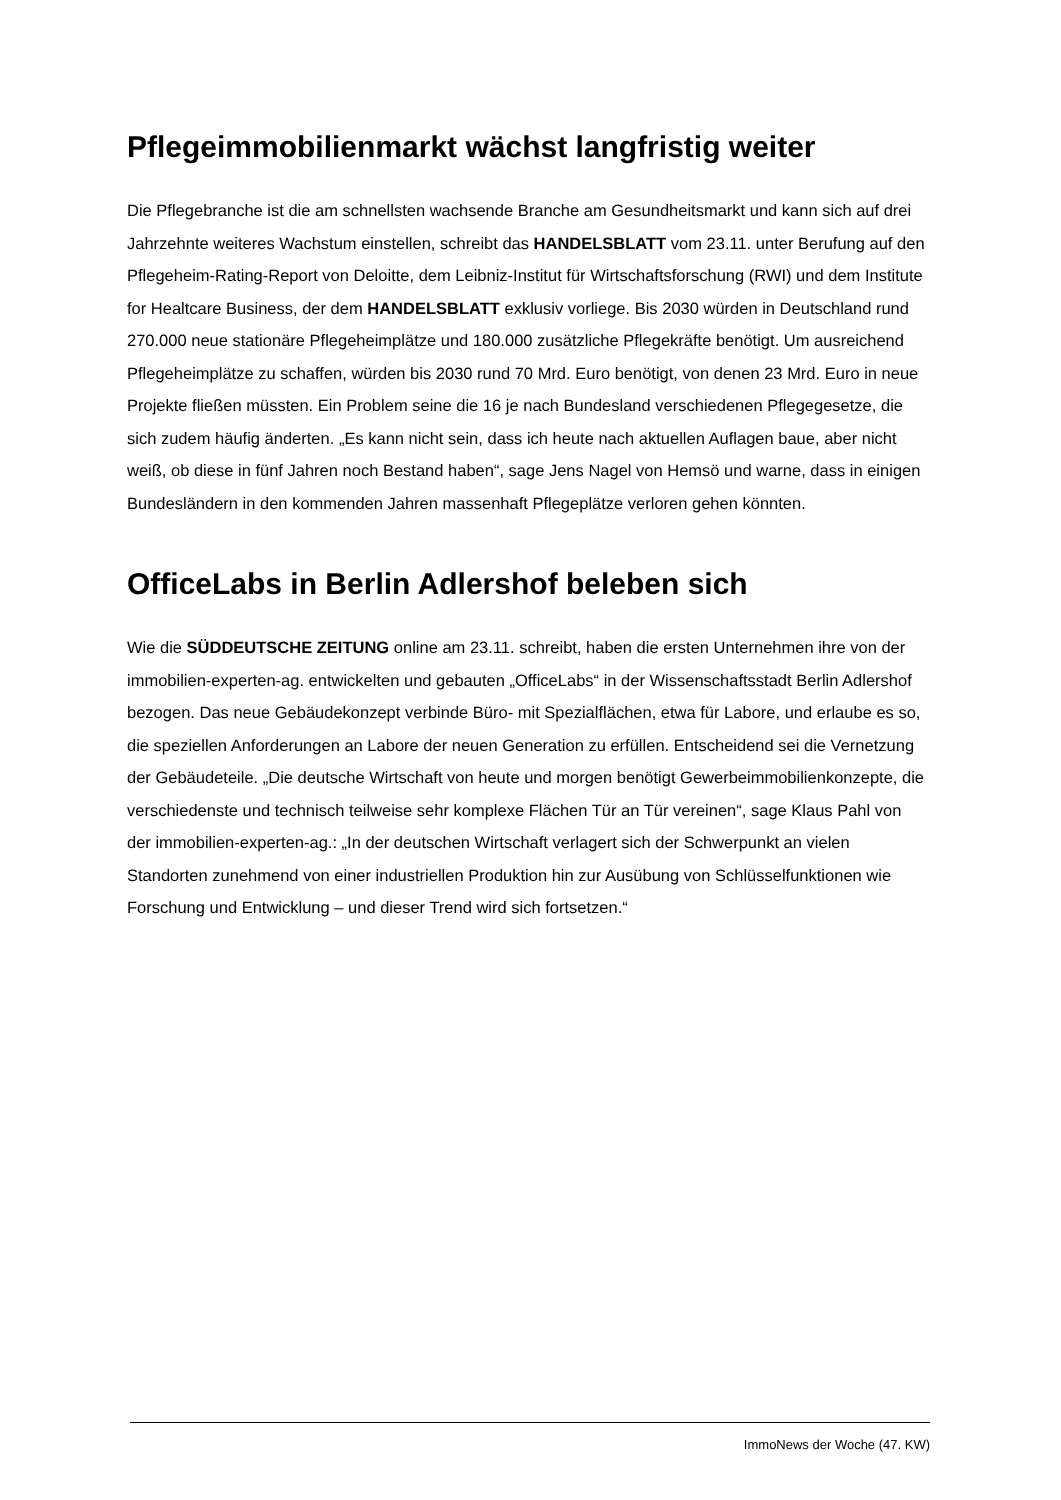Pflegeimmobilienmarkt wächst langfristig weiter
Die Pflegebranche ist die am schnellsten wachsende Branche am Gesundheitsmarkt und kann sich auf drei Jahrzehnte weiteres Wachstum einstellen, schreibt das HANDELSBLATT vom 23.11. unter Berufung auf den Pflegeheim-Rating-Report von Deloitte, dem Leibniz-Institut für Wirtschaftsforschung (RWI) und dem Institute for Healtcare Business, der dem HANDELSBLATT exklusiv vorliege. Bis 2030 würden in Deutschland rund 270.000 neue stationäre Pflegeheimplätze und 180.000 zusätzliche Pflegekräfte benötigt. Um ausreichend Pflegeheimplätze zu schaffen, würden bis 2030 rund 70 Mrd. Euro benötigt, von denen 23 Mrd. Euro in neue Projekte fließen müssten. Ein Problem seine die 16 je nach Bundesland verschiedenen Pflegegesetze, die sich zudem häufig änderten. „Es kann nicht sein, dass ich heute nach aktuellen Auflagen baue, aber nicht weiß, ob diese in fünf Jahren noch Bestand haben“, sage Jens Nagel von Hemsö und warne, dass in einigen Bundesländern in den kommenden Jahren massenhaft Pflegeplätze verloren gehen könnten.
OfficeLabs in Berlin Adlershof beleben sich
Wie die SÜDDEUTSCHE ZEITUNG online am 23.11. schreibt, haben die ersten Unternehmen ihre von der immobilien-experten-ag. entwickelten und gebauten „OfficeLabs“ in der Wissenschaftsstadt Berlin Adlershof bezogen. Das neue Gebäudekonzept verbinde Büro- mit Spezialflächen, etwa für Labore, und erlaube es so, die speziellen Anforderungen an Labore der neuen Generation zu erfüllen. Entscheidend sei die Vernetzung der Gebäudeteile. „Die deutsche Wirtschaft von heute und morgen benötigt Gewerbeimmobilienkonzepte, die verschiedenste und technisch teilweise sehr komplexe Flächen Tür an Tür vereinen“, sage Klaus Pahl von der immobilien-experten-ag.: „In der deutschen Wirtschaft verlagert sich der Schwerpunkt an vielen Standorten zunehmend von einer industriellen Produktion hin zur Ausübung von Schlüsselfunktionen wie Forschung und Entwicklung – und dieser Trend wird sich fortsetzen.“
ImmoNews der Woche (47. KW)